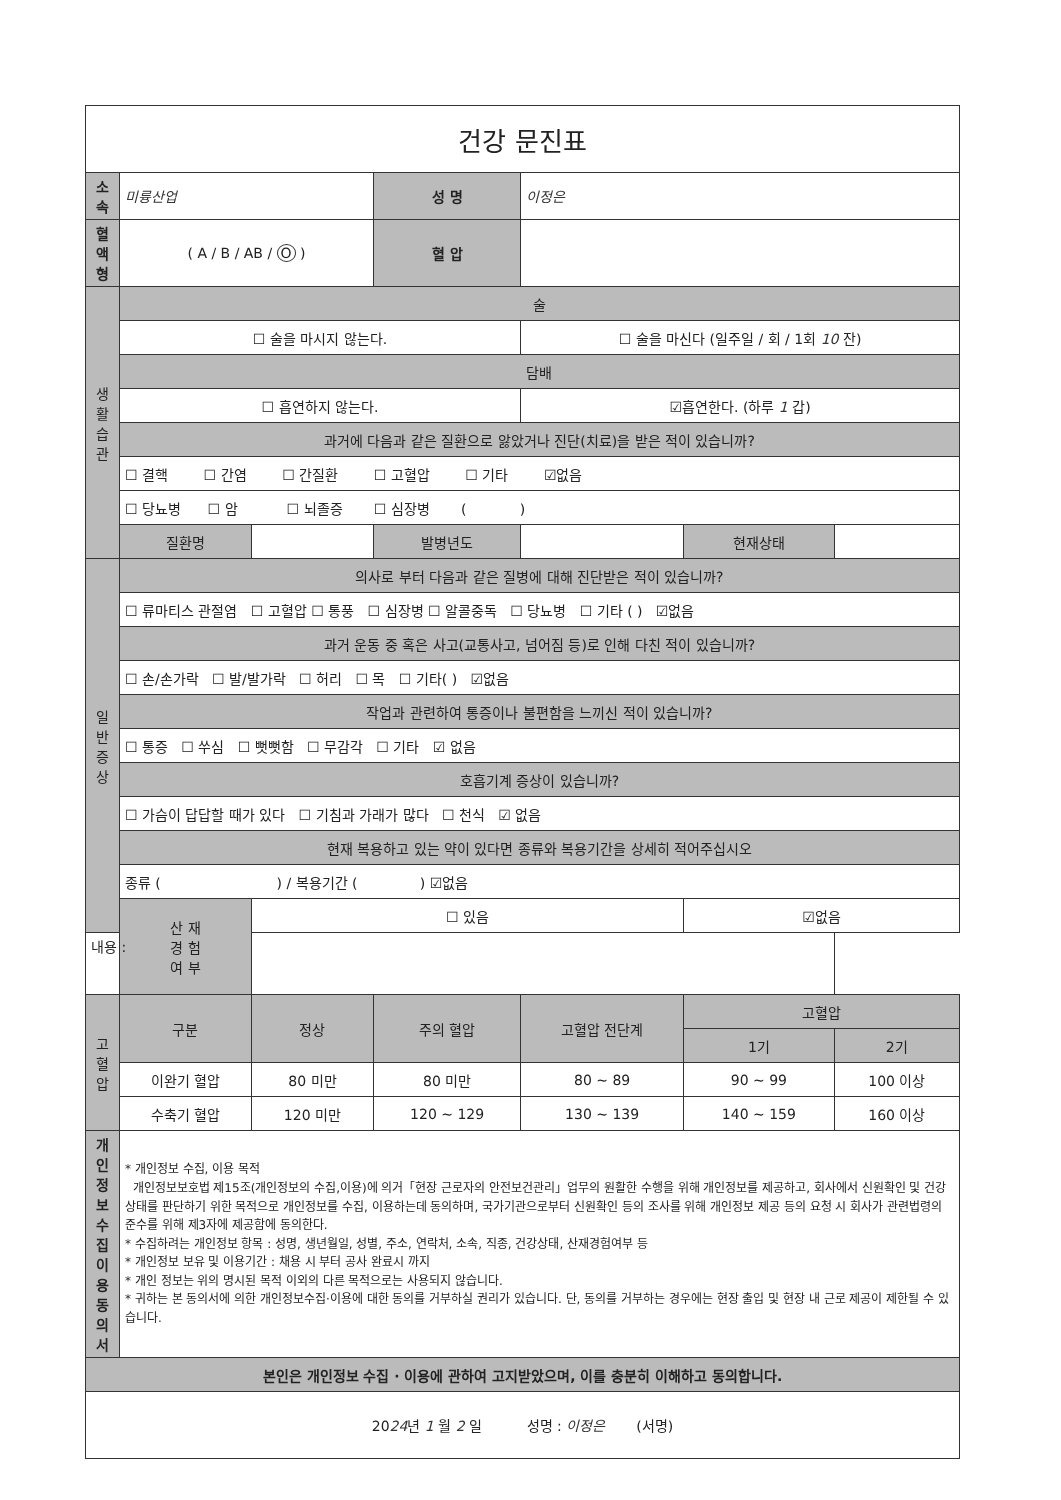| 건강 문진표 | | | | | | |
| 소 속 | 미륭산업 | | 성 명 | 이정은 | | |
| 혈액형 | ( A / B / AB / O ) | | 혈 압 | | | |
| 생 활 습 관 | 술 | | | | | |
| | ☐ 술을 마시지 않는다. | | | ☐ 술을 마신다 (일주일 / 회 / 1회 10 잔) | | |
| | 담배 | | | | | |
| | ☐ 흡연하지 않는다. | | | ☑흡연한다. (하루 1 갑) | | |
| | 과거에 다음과 같은 질환으로 앓았거나 진단(치료)을 받은 적이 있습니까? | | | | | |
| | ☐ 결핵 ☐ 간염 ☐ 간질환 ☐ 고혈압 ☐ 기타 ☑없음 | | | | | |
| | ☐ 당뇨병 ☐ 암 ☐ 뇌졸증 ☐ 심장병 ( ) | | | | | |
| | 질환명 | | 발병년도 | | 현재상태 | |
| 일 반 증 상 | 의사로 부터 다음과 같은 질병에 대해 진단받은 적이 있습니까? | | | | | |
| | ☐ 류마티스 관절염 ☐ 고혈압 ☐ 통풍 ☐ 심장병 ☐ 알콜중독 ☐ 당뇨병 ☐ 기타 ( ) ☑없음 | | | | | |
| | 과거 운동 중 혹은 사고(교통사고, 넘어짐 등)로 인해 다친 적이 있습니까? | | | | | |
| | ☐ 손/손가락 ☐ 발/발가락 ☐ 허리 ☐ 목 ☐ 기타( ) ☑없음 | | | | | |
| | 작업과 관련하여 통증이나 불편함을 느끼신 적이 있습니까? | | | | | |
| | ☐ 통증 ☐ 쑤심 ☐ 뻣뻣함 ☐ 무감각 ☐ 기타 ☑ 없음 | | | | | |
| | 호흡기계 증상이 있습니까? | | | | | |
| | ☐ 가슴이 답답할 때가 있다 ☐ 기침과 가래가 많다 ☐ 천식 ☑ 없음 | | | | | |
| | 현재 복용하고 있는 약이 있다면 종류와 복용기간을 상세히 적어주십시오 | | | | | |
| | 종류 ( ) / 복용기간 ( ) ☑없음 | | | | | |
| | 산 재 경 험 여 부 | ☐ 있음 | | | ☑없음 | |
| 내용 : | | | | | | |
| 고혈압 | 구분 | 정상 | 주의 혈압 | 고혈압 전단계 | 고혈압 | |
| | | | | | 1기 | 2기 |
| | 이완기 혈압 | 80 미만 | 80 미만 | 80 ~ 89 | 90 ~ 99 | 100 이상 |
| | 수축기 혈압 | 120 미만 | 120 ~ 129 | 130 ~ 139 | 140 ~ 159 | 160 이상 |
| 개 인 정 보 수 집 이 용 동의서 | * 개인정보 수집, 이용 목적 개인정보보호법 제15조(개인정보의 수집,이용)에 의거「현장 근로자의 안전보건관리」업무의 원활한 수행을 위해 개인정보를 제공하고, 회사에서 신원확인 및 건강상태를 판단하기 위한 목적으로 개인정보를 수집, 이용하는데 동의하며, 국가기관으로부터 신원확인 등의 조사를 위해 개인정보 제공 등의 요청 시 회사가 관련법령의 준수를 위해 제3자에 제공함에 동의한다. * 수집하려는 개인정보 항목 : 성명, 생년월일, 성별, 주소, 연락처, 소속, 직종, 건강상태, 산재경험여부 등 * 개인정보 보유 및 이용기간 : 채용 시 부터 공사 완료시 까지 * 개인 정보는 위의 명시된 목적 이외의 다른 목적으로는 사용되지 않습니다. * 귀하는 본 동의서에 의한 개인정보수집·이용에 대한 동의를 거부하실 권리가 있습니다. 단, 동의를 거부하는 경우에는 현장 출입 및 현장 내 근로 제공이 제한될 수 있습니다. | | | | | |
| 본인은 개인정보 수집 · 이용에 관하여 고지받았으며, 이를 충분히 이해하고 동의합니다. | | | | | | |
| 20 24 년 1 월 2 일 성명 : 이정은 (서명) | | | | | | |